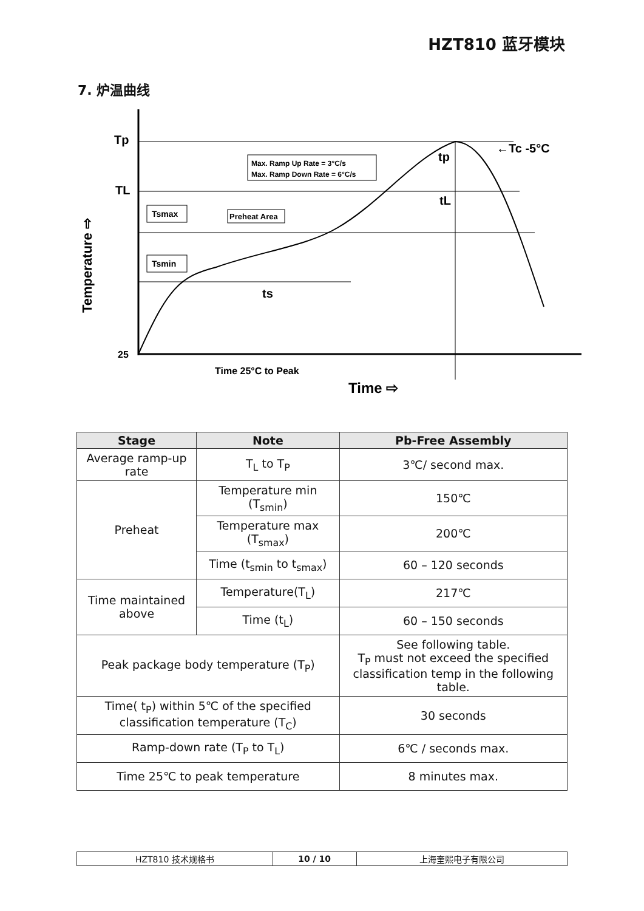HZT810 蓝牙模块
7. 炉温曲线
Tp
TL
25
Temperature ⇨
Tsmax
Tsmin
Preheat Area
Max. Ramp Up Rate = 3°C/s
Max. Ramp Down Rate = 6°C/s
ts
tp
tL
←Tc -5°C
Time 25°C to Peak
Time ⇨
| Stage | Note | Pb-Free Assembly |
| --- | --- | --- |
| Average ramp-up rate | T<sub>L</sub> to T<sub>P</sub> | 3℃/ second max. |
| Preheat | Temperature min (T<sub>smin</sub>) | 150℃ |
| | Temperature max (T<sub>smax</sub>) | 200℃ |
| | Time (t<sub>smin</sub> to t<sub>smax</sub>) | 60 – 120 seconds |
| Time maintained above | Temperature(T<sub>L</sub>) | 217℃ |
| | Time (t<sub>L</sub>) | 60 – 150 seconds |
| Peak package body temperature (T<sub>P</sub>) | | See following table. T<sub>P</sub> must not exceed the specified classification temp in the following table. |
| Time( t<sub>P</sub>) within 5℃ of the specified classification temperature (T<sub>C</sub>) | | 30 seconds |
| Ramp-down rate (T<sub>P</sub> to T<sub>L</sub>) | | 6℃ / seconds max. |
| Time 25℃ to peak temperature | | 8 minutes max. |
| HZT810 技术规格书 | 10 / 10 | 上海奎熙电子有限公司 |